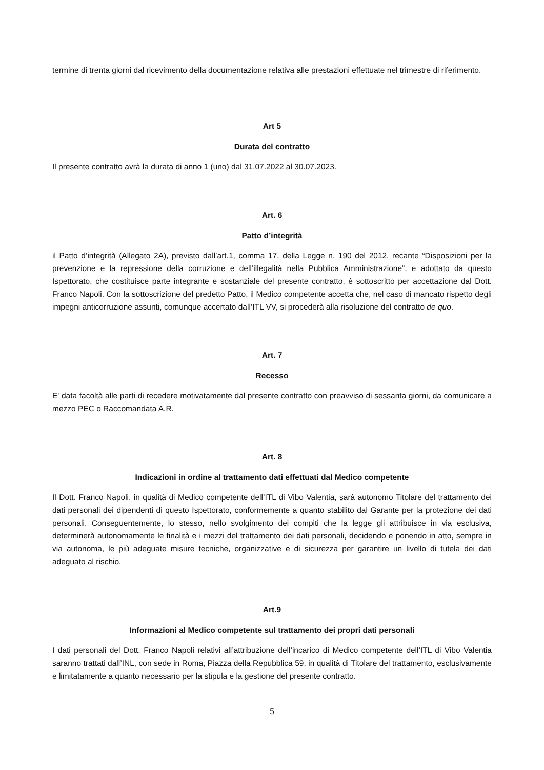termine di trenta giorni dal ricevimento della documentazione relativa alle prestazioni effettuate nel trimestre di riferimento.
Art 5
Durata del contratto
Il presente contratto avrà la durata di anno 1 (uno) dal 31.07.2022 al 30.07.2023.
Art. 6
Patto d’integrità
il Patto d’integrità (Allegato 2A), previsto dall’art.1, comma 17, della Legge n. 190 del 2012, recante “Disposizioni per la prevenzione e la repressione della corruzione e dell’illegalità nella Pubblica Amministrazione”, e adottato da questo Ispettorato, che costituisce parte integrante e sostanziale del presente contratto, è sottoscritto per accettazione dal Dott. Franco Napoli. Con la sottoscrizione del predetto Patto, il Medico competente accetta che, nel caso di mancato rispetto degli impegni anticorruzione assunti, comunque accertato dall’ITL VV, si procederà alla risoluzione del contratto de quo.
Art. 7
Recesso
E' data facoltà alle parti di recedere motivatamente dal presente contratto con preavviso di sessanta giorni, da comunicare a mezzo PEC o Raccomandata A.R.
Art. 8
Indicazioni in ordine al trattamento dati effettuati dal Medico competente
Il Dott. Franco Napoli, in qualità di Medico competente dell’ITL di Vibo Valentia, sarà autonomo Titolare del trattamento dei dati personali dei dipendenti di questo Ispettorato, conformemente a quanto stabilito dal Garante per la protezione dei dati personali. Conseguentemente, lo stesso, nello svolgimento dei compiti che la legge gli attribuisce in via esclusiva, determinerà autonomamente le finalità e i mezzi del trattamento dei dati personali, decidendo e ponendo in atto, sempre in via autonoma, le più adeguate misure tecniche, organizzative e di sicurezza per garantire un livello di tutela dei dati adeguato al rischio.
Art.9
Informazioni al Medico competente sul trattamento dei propri dati personali
I dati personali del Dott. Franco Napoli relativi all’attribuzione dell’incarico di Medico competente dell’ITL di Vibo Valentia saranno trattati dall’INL, con sede in Roma, Piazza della Repubblica 59, in qualità di Titolare del trattamento, esclusivamente e limitatamente a quanto necessario per la stipula e la gestione del presente contratto.
5